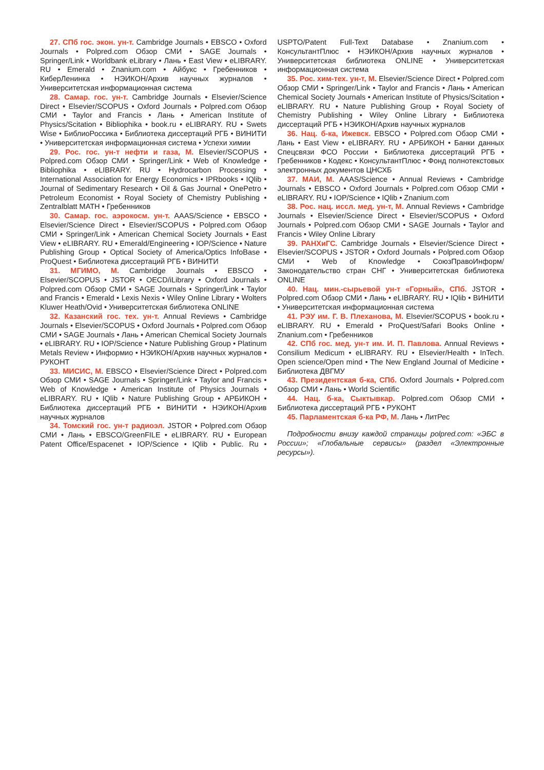27. СПб гос. экон. ун-т. Cambridge Journals • EBSCO • Oxford Journals • Polpred.com Обзор СМИ • SAGE Journals • Springer/Link • Worldbank eLibrary • Лань • East View • eLIBRARY. RU • Emerald • Znanium.com • Айбукс • Гребенников • КиберЛенинка • НЭИКОН/Архив научных журналов • Университетская информационная система
28. Самар. гос. ун-т. Cambridge Journals • Elsevier/Science Direct • Elsevier/SCOPUS • Oxford Journals • Polpred.com Обзор СМИ • Taylor and Francis • Лань • American Institute of Physics/Scitation • Bibliophika • book.ru • eLIBRARY. RU • Swets Wise • БиблиоРоссика • Библиотека диссертаций РГБ • ВИНИТИ • Университетская информационная система • Успехи химии
29. Рос. гос. ун-т нефти и газа, М. Elsevier/SCOPUS • Polpred.com Обзор СМИ • Springer/Link • Web of Knowledge • Bibliophika • eLIBRARY. RU • Hydrocarbon Processing • International Association for Energy Economics • IPRbooks • IQlib • Journal of Sedimentary Research • Oil & Gas Journal • OnePetro • Petroleum Economist • Royal Society of Chemistry Publishing • Zentralblatt MATH • Гребенников
30. Самар. гос. аэрокосм. ун-т. AAAS/Science • EBSCO • Elsevier/Science Direct • Elsevier/SCOPUS • Polpred.com Обзор СМИ • Springer/Link • American Chemical Society Journals • East View • eLIBRARY. RU • Emerald/Engineering • IOP/Science • Nature Publishing Group • Optical Society of America/Optics InfoBase • ProQuest • Библиотека диссертаций РГБ • ВИНИТИ
31. МГИМО, М. Cambridge Journals • EBSCO • Elsevier/SCOPUS • JSTOR • OECD/iLibrary • Oxford Journals • Polpred.com Обзор СМИ • SAGE Journals • Springer/Link • Taylor and Francis • Emerald • Lexis Nexis • Wiley Online Library • Wolters Kluwer Heath/Ovid • Университетская библиотека ONLINE
32. Казанский гос. тех. ун-т. Annual Reviews • Cambridge Journals • Elsevier/SCOPUS • Oxford Journals • Polpred.com Обзор СМИ • SAGE Journals • Лань • American Chemical Society Journals • eLIBRARY. RU • IOP/Science • Nature Publishing Group • Platinum Metals Review • Информио • НЭИКОН/Архив научных журналов • РУКОНТ
33. МИСИС, М. EBSCO • Elsevier/Science Direct • Polpred.com Обзор СМИ • SAGE Journals • Springer/Link • Taylor and Francis • Web of Knowledge • American Institute of Physics Journals • eLIBRARY. RU • IQlib • Nature Publishing Group • АРБИКОН • Библиотека диссертаций РГБ • ВИНИТИ • НЭИКОН/Архив научных журналов
34. Томский гос. ун-т радиоэл. JSTOR • Polpred.com Обзор СМИ • Лань • EBSCO/GreenFILE • eLIBRARY. RU • European Patent Office/Espacenet • IOP/Science • IQlib • Public. Ru • USPTO/Patent Full-Text Database • Znanium.com • КонсультантПлюс • НЭИКОН/Архив научных журналов • Университетская библиотека ONLINE • Университетская информационная система
35. Рос. хим-тех. ун-т, М. Elsevier/Science Direct • Polpred.com Обзор СМИ • Springer/Link • Taylor and Francis • Лань • American Chemical Society Journals • American Institute of Physics/Scitation • eLIBRARY. RU • Nature Publishing Group • Royal Society of Chemistry Publishing • Wiley Online Library • Библиотека диссертаций РГБ • НЭИКОН/Архив научных журналов
36. Нац. б-ка, Ижевск. EBSCO • Polpred.com Обзор СМИ • Лань • East View • eLIBRARY. RU • АРБИКОН • Банки данных Спецсвязи ФСО России • Библиотека диссертаций РГБ • Гребенников • Кодекс • КонсультантПлюс • Фонд полнотекстовых электронных документов ЦНСХБ
37. МАИ, М. AAAS/Science • Annual Reviews • Cambridge Journals • EBSCO • Oxford Journals • Polpred.com Обзор СМИ • eLIBRARY. RU • IOP/Science • IQlib • Znanium.com
38. Рос. нац. иссл. мед. ун-т, М. Annual Reviews • Cambridge Journals • Elsevier/Science Direct • Elsevier/SCOPUS • Oxford Journals • Polpred.com Обзор СМИ • SAGE Journals • Taylor and Francis • Wiley Online Library
39. РАНХиГС. Cambridge Journals • Elsevier/Science Direct • Elsevier/SCOPUS • JSTOR • Oxford Journals • Polpred.com Обзор СМИ • Web of Knowledge • СоюзПравоИнформ/Законодательство стран СНГ • Университетская библиотека ONLINE
40. Нац. мин.-сырьевой ун-т «Горный», СПб. JSTOR • Polpred.com Обзор СМИ • Лань • eLIBRARY. RU • IQlib • ВИНИТИ • Университетская информационная система
41. РЭУ им. Г. В. Плеханова, М. Elsevier/SCOPUS • book.ru • eLIBRARY. RU • Emerald • ProQuest/Safari Books Online • Znanium.com • Гребенников
42. СПб гос. мед. ун-т им. И. П. Павлова. Annual Reviews • Consilium Medicum • eLIBRARY. RU • Elsevier/Health • InTech. Open science/Open mind • The New England Journal of Medicine • Библиотека ДВГМУ
43. Президентская б-ка, СПб. Oxford Journals • Polpred.com Обзор СМИ • Лань • World Scientific
44. Нац. б-ка, Сыктывкар. Polpred.com Обзор СМИ • Библиотека диссертаций РГБ • РУКОНТ
45. Парламентская б-ка РФ, М. Лань • ЛитРес
Подробности внизу каждой страницы polpred.com: «ЭБС в России»; «Глобальные сервисы» (раздел «Электронные ресурсы»).